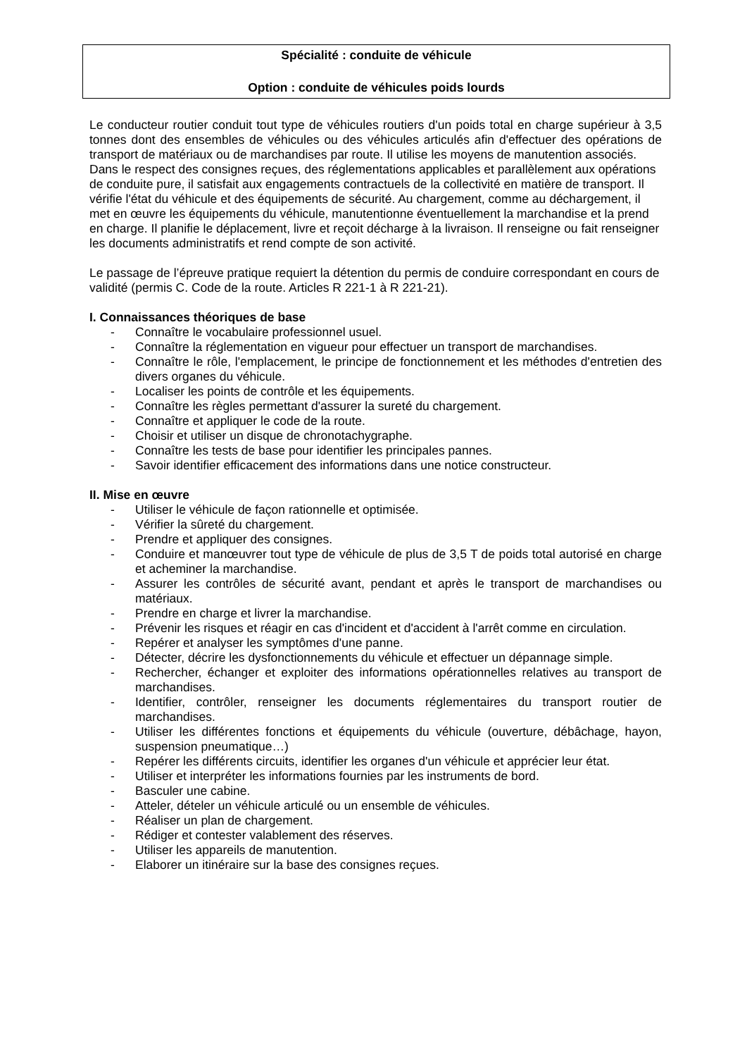Spécialité : conduite de véhicule
Option : conduite de véhicules poids lourds
Le conducteur routier conduit tout type de véhicules routiers d'un poids total en charge supérieur à 3,5 tonnes dont des ensembles de véhicules ou des véhicules articulés afin d'effectuer des opérations de transport de matériaux ou de marchandises par route. Il utilise les moyens de manutention associés.
Dans le respect des consignes reçues, des réglementations applicables et parallèlement aux opérations de conduite pure, il satisfait aux engagements contractuels de la collectivité en matière de transport. Il vérifie l'état du véhicule et des équipements de sécurité. Au chargement, comme au déchargement, il met en œuvre les équipements du véhicule, manutentionne éventuellement la marchandise et la prend en charge. Il planifie le déplacement, livre et reçoit décharge à la livraison. Il renseigne ou fait renseigner les documents administratifs et rend compte de son activité.
Le passage de l’épreuve pratique requiert la détention du permis de conduire correspondant en cours de validité (permis C. Code de la route. Articles R 221-1 à R 221-21).
I. Connaissances théoriques de base
- Connaître le vocabulaire professionnel usuel.
- Connaître la réglementation en vigueur pour effectuer un transport de marchandises.
- Connaître le rôle, l'emplacement, le principe de fonctionnement et les méthodes d'entretien des divers organes du véhicule.
- Localiser les points de contrôle et les équipements.
- Connaître les règles permettant d'assurer la sureté du chargement.
- Connaître et appliquer le code de la route.
- Choisir et utiliser un disque de chronotachygraphe.
- Connaître les tests de base pour identifier les principales pannes.
- Savoir identifier efficacement des informations dans une notice constructeur.
II. Mise en œuvre
- Utiliser le véhicule de façon rationnelle et optimisée.
- Vérifier la sûreté du chargement.
- Prendre et appliquer des consignes.
- Conduire et manœuvrer tout type de véhicule de plus de 3,5 T de poids total autorisé en charge et acheminer la marchandise.
- Assurer les contrôles de sécurité avant, pendant et après le transport de marchandises ou matériaux.
- Prendre en charge et livrer la marchandise.
- Prévenir les risques et réagir en cas d'incident et d'accident à l'arrêt comme en circulation.
- Repérer et analyser les symptômes d'une panne.
- Détecter, décrire les dysfonctionnements du véhicule et effectuer un dépannage simple.
- Rechercher, échanger et exploiter des informations opérationnelles relatives au transport de marchandises.
- Identifier, contrôler, renseigner les documents réglementaires du transport routier de marchandises.
- Utiliser les différentes fonctions et équipements du véhicule (ouverture, débâchage, hayon, suspension pneumatique…)
- Repérer les différents circuits, identifier les organes d'un véhicule et apprécier leur état.
- Utiliser et interpréter les informations fournies par les instruments de bord.
- Basculer une cabine.
- Atteler, dételer un véhicule articulé ou un ensemble de véhicules.
- Réaliser un plan de chargement.
- Rédiger et contester valablement des réserves.
- Utiliser les appareils de manutention.
- Elaborer un itinéraire sur la base des consignes reçues.